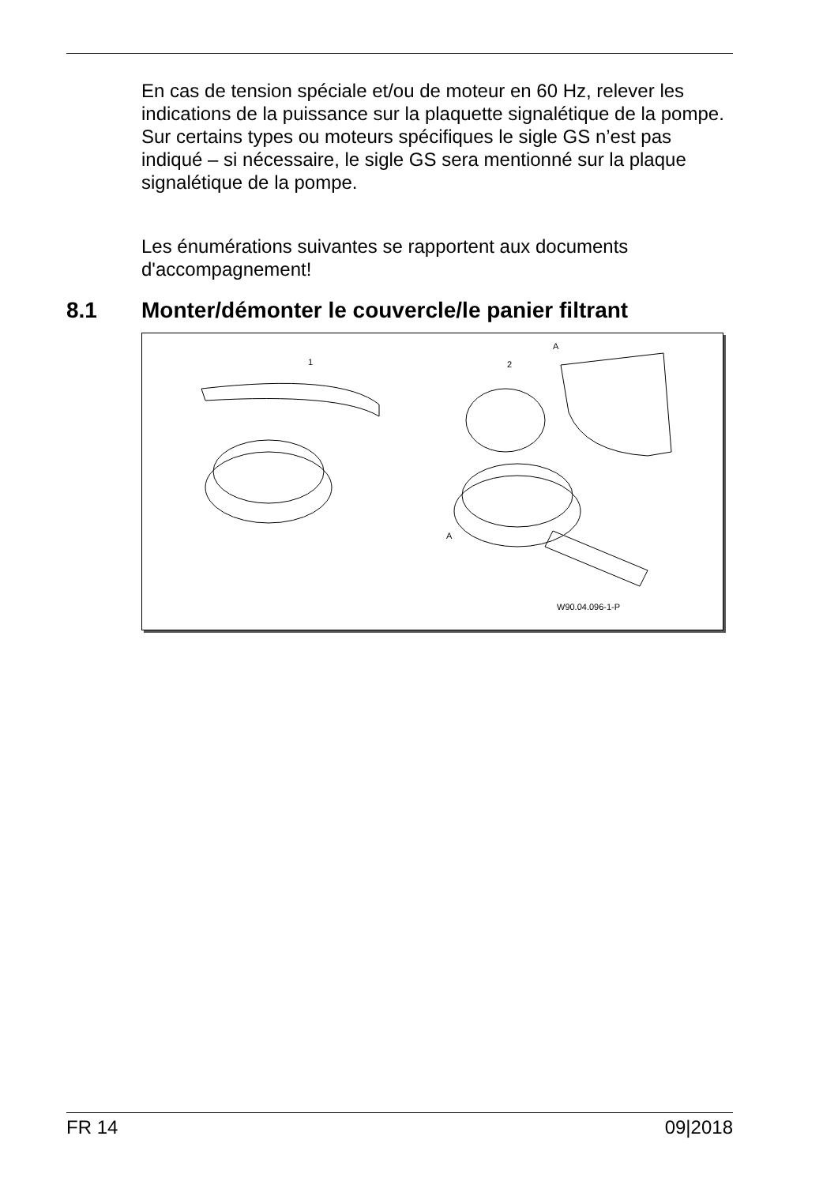En cas de tension spéciale et/ou de moteur en 60 Hz, relever les indications de la puissance sur la plaquette signalétique de la pompe. Sur certains types ou moteurs spécifiques le sigle GS n’est pas indiqué – si nécessaire, le sigle GS sera mentionné sur la plaque signalétique de la pompe.
Les énumérations suivantes se rapportent aux documents d'accompagnement!
8.1 Monter/démonter le couvercle/le panier filtrant
1 2
A
A
W90.04.096-1-P
FR 14 09|2018